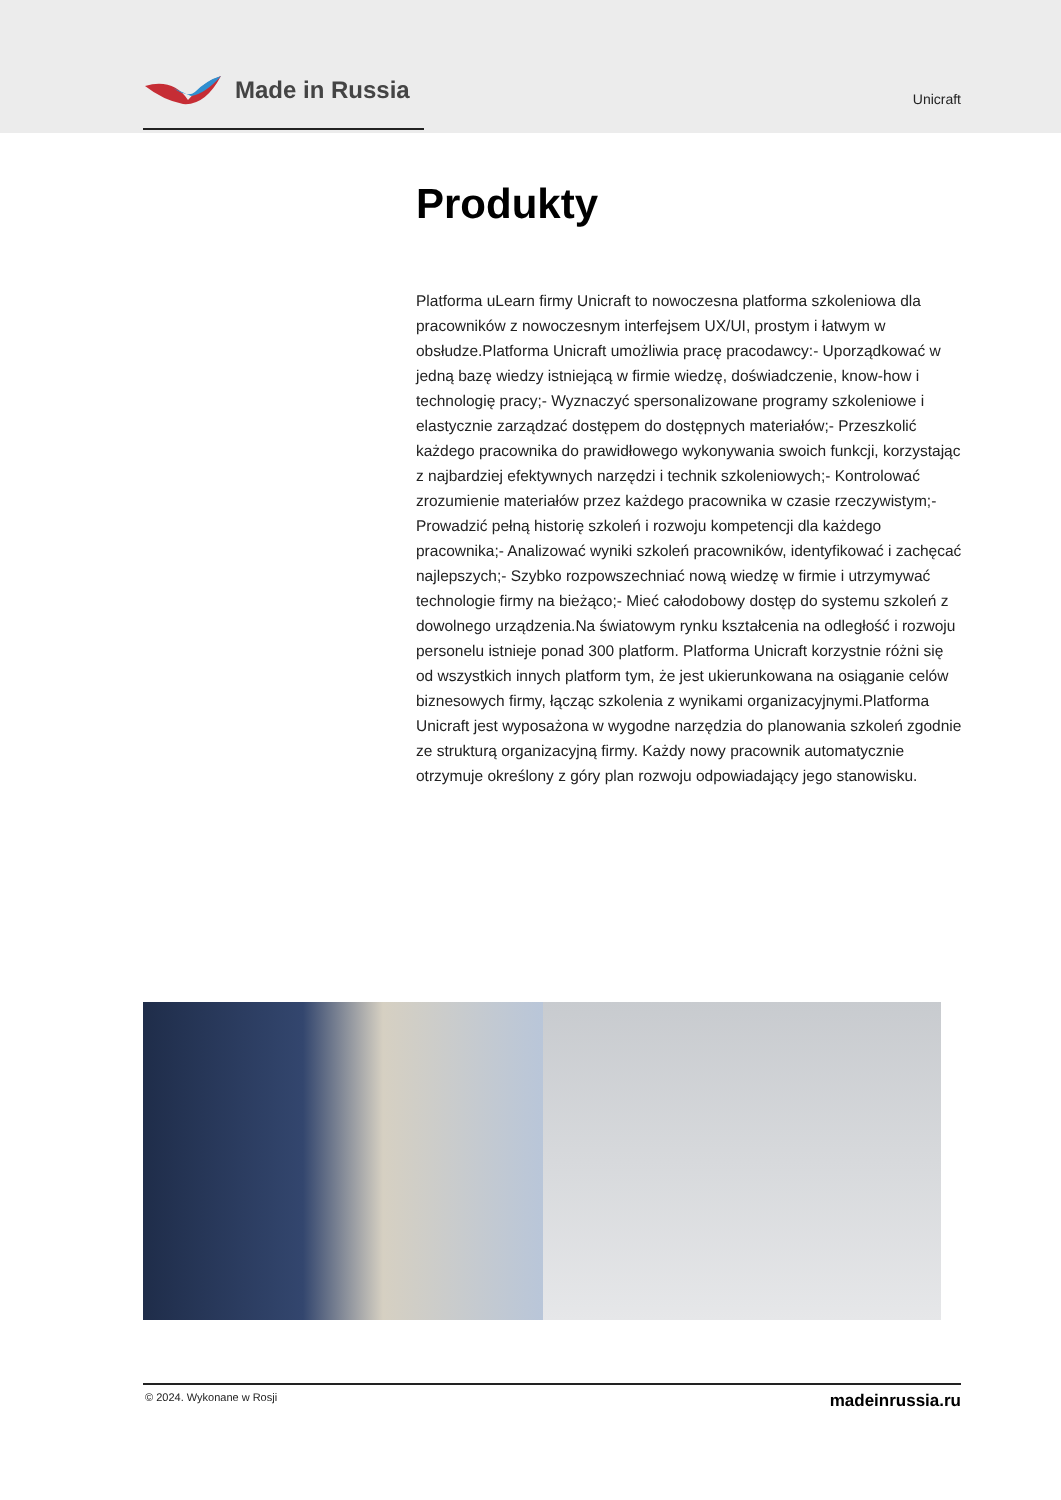Made in Russia
Unicraft
Produkty
Platforma uLearn firmy Unicraft to nowoczesna platforma szkoleniowa dla pracowników z nowoczesnym interfejsem UX/UI, prostym i łatwym w obsłudze.Platforma Unicraft umożliwia pracę pracodawcy:- Uporządkować w jedną bazę wiedzy istniejącą w firmie wiedzę, doświadczenie, know-how i technologię pracy;- Wyznaczyć spersonalizowane programy szkoleniowe i elastycznie zarządzać dostępem do dostępnych materiałów;- Przeszkolić każdego pracownika do prawidłowego wykonywania swoich funkcji, korzystając z najbardziej efektywnych narzędzi i technik szkoleniowych;- Kontrolować zrozumienie materiałów przez każdego pracownika w czasie rzeczywistym;- Prowadzić pełną historię szkoleń i rozwoju kompetencji dla każdego pracownika;- Analizować wyniki szkoleń pracowników, identyfikować i zachęcać najlepszych;- Szybko rozpowszechniać nową wiedzę w firmie i utrzymywać technologie firmy na bieżąco;- Mieć całodobowy dostęp do systemu szkoleń z dowolnego urządzenia.Na światowym rynku kształcenia na odległość i rozwoju personelu istnieje ponad 300 platform. Platforma Unicraft korzystnie różni się od wszystkich innych platform tym, że jest ukierunkowana na osiąganie celów biznesowych firmy, łącząc szkolenia z wynikami organizacyjnymi.Platforma Unicraft jest wyposażona w wygodne narzędzia do planowania szkoleń zgodnie ze strukturą organizacyjną firmy. Każdy nowy pracownik automatycznie otrzymuje określony z góry plan rozwoju odpowiadający jego stanowisku.
© 2024. Wykonane w Rosji madeinrussia.ru